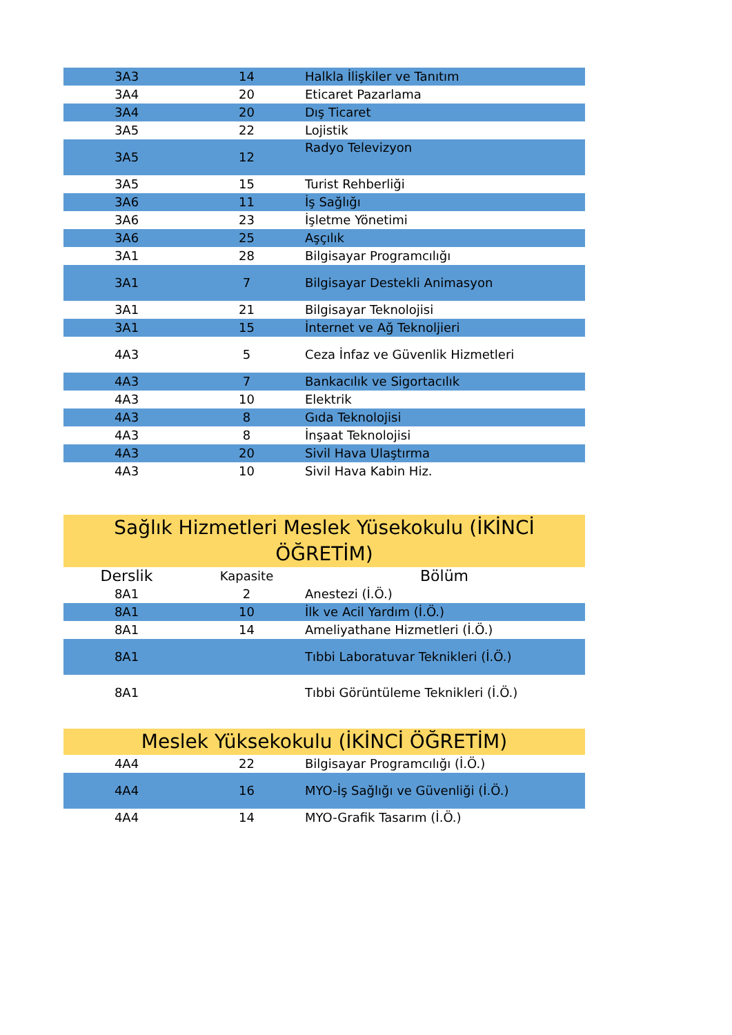| 3A3 | 14 | Halkla İlişkiler ve Tanıtım |
| 3A4 | 20 | Eticaret Pazarlama |
| 3A4 | 20 | Dış Ticaret |
| 3A5 | 22 | Lojistik |
| 3A5 | 12 | Radyo Televizyon |
| 3A5 | 15 | Turist Rehberliği |
| 3A6 | 11 | İş Sağlığı |
| 3A6 | 23 | İşletme Yönetimi |
| 3A6 | 25 | Aşçılık |
| 3A1 | 28 | Bilgisayar Programcılığı |
| 3A1 | 7 | Bilgisayar Destekli Animasyon |
| 3A1 | 21 | Bilgisayar Teknolojisi |
| 3A1 | 15 | İnternet ve Ağ Teknoljieri |
| 4A3 | 5 | Ceza İnfaz ve Güvenlik Hizmetleri |
| 4A3 | 7 | Bankacılık ve Sigortacılık |
| 4A3 | 10 | Elektrik |
| 4A3 | 8 | Gıda Teknolojisi |
| 4A3 | 8 | İnşaat Teknolojisi |
| 4A3 | 20 | Sivil Hava Ulaştırma |
| 4A3 | 10 | Sivil Hava Kabin Hiz. |
| Sağlık Hizmetleri Meslek Yüsekokulu (İKİNCİ ÖĞRETİM) | | |
| Derslik | Kapasite | Bölüm |
| 8A1 | 2 | Anestezi (İ.Ö.) |
| 8A1 | 10 | İlk ve Acil Yardım (İ.Ö.) |
| 8A1 | 14 | Ameliyathane Hizmetleri (İ.Ö.) |
| 8A1 | | Tıbbi Laboratuvar Teknikleri (İ.Ö.) |
| 8A1 | | Tıbbi Görüntüleme Teknikleri (İ.Ö.) |
| Meslek Yüksekokulu (İKİNCİ ÖĞRETİM) | | |
| 4A4 | 22 | Bilgisayar Programcılığı (İ.Ö.) |
| 4A4 | 16 | MYO-İş Sağlığı ve Güvenliği (İ.Ö.) |
| 4A4 | 14 | MYO-Grafik Tasarım (İ.Ö.) |